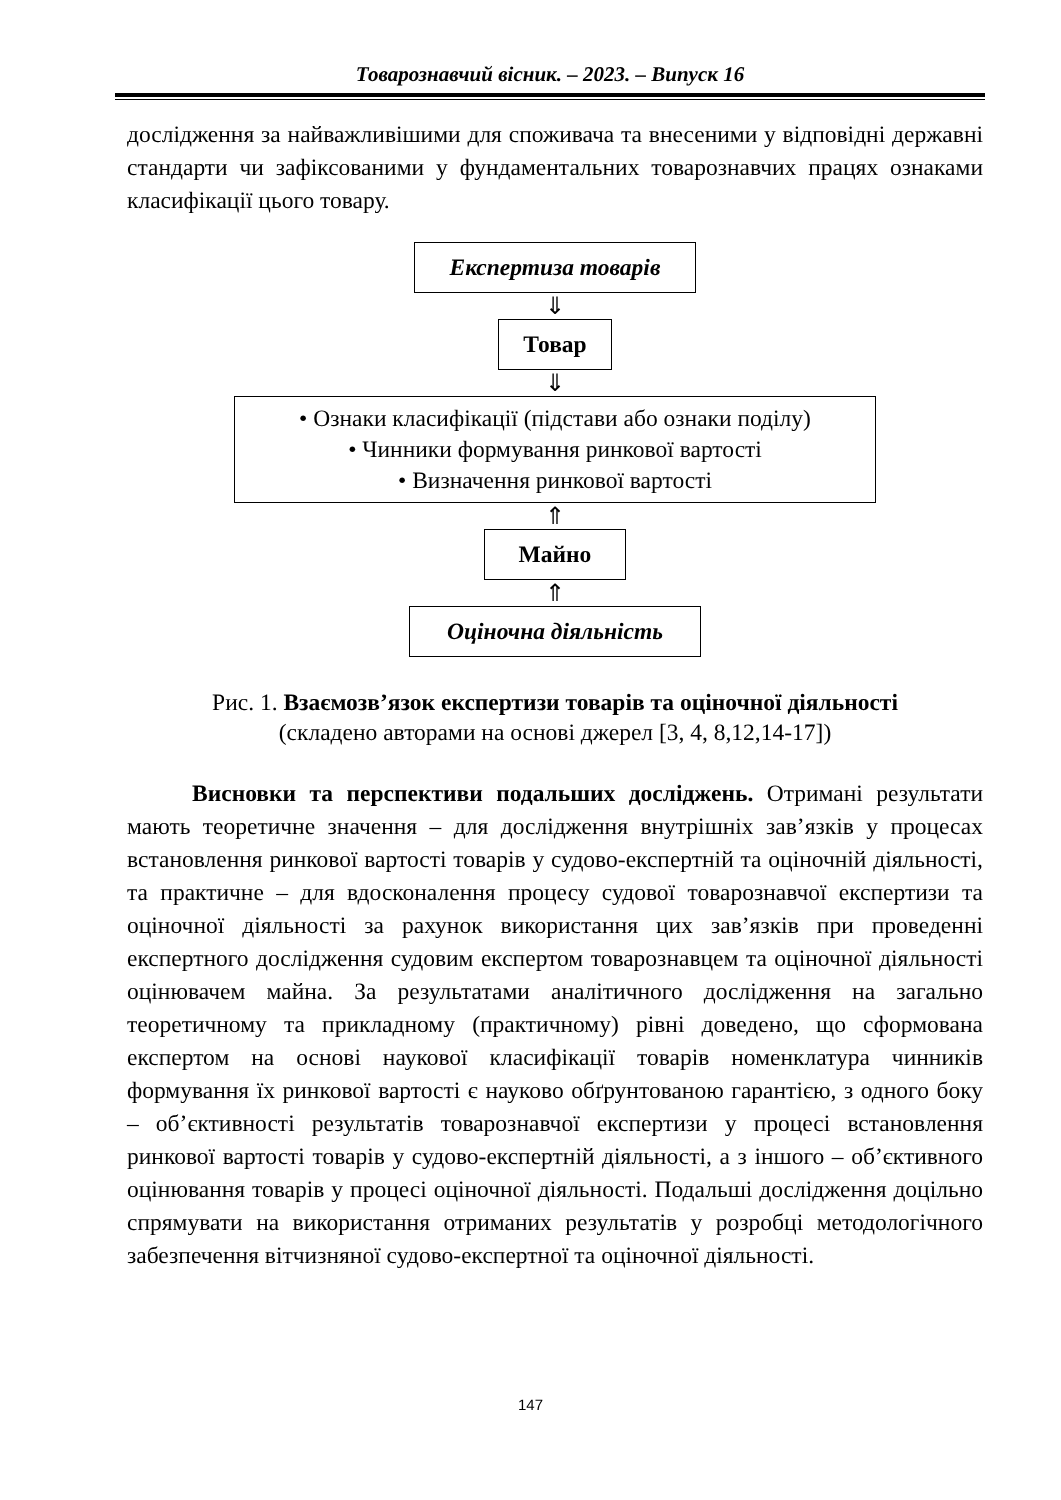Товарознавчий вісник. – 2023. – Випуск 16
дослідження за найважливішими для споживача та внесеними у відповідні державні стандарти чи зафіксованими у фундаментальних товарознавчих працях ознаками класифікації цього товару.
Експертиза товарів
⇓
Товар
⇓
• Ознаки класифікації (підстави або ознаки поділу)
• Чинники формування ринкової вартості
• Визначення ринкової вартості
⇑
Майно
⇑
Оціночна діяльність
Рис. 1. Взаємозв’язок експертизи товарів та оціночної діяльності
(складено авторами на основі джерел [3, 4, 8,12,14-17])
Висновки та перспективи подальших досліджень. Отримані результати мають теоретичне значення – для дослідження внутрішніх зав’язків у процесах встановлення ринкової вартості товарів у судово-експертній та оціночній діяльності, та практичне – для вдосконалення процесу судової товарознавчої експертизи та оціночної діяльності за рахунок використання цих зав’язків при проведенні експертного дослідження судовим експертом товарознавцем та оціночної діяльності оцінювачем майна. За результатами аналітичного дослідження на загально теоретичному та прикладному (практичному) рівні доведено, що сформована експертом на основі наукової класифікації товарів номенклатура чинників формування їх ринкової вартості є науково обґрунтованою гарантією, з одного боку – об’єктивності результатів товарознавчої експертизи у процесі встановлення ринкової вартості товарів у судово-експертній діяльності, а з іншого – об’єктивного оцінювання товарів у процесі оціночної діяльності. Подальші дослідження доцільно спрямувати на використання отриманих результатів у розробці методологічного забезпечення вітчизняної судово-експертної та оціночної діяльності.
147